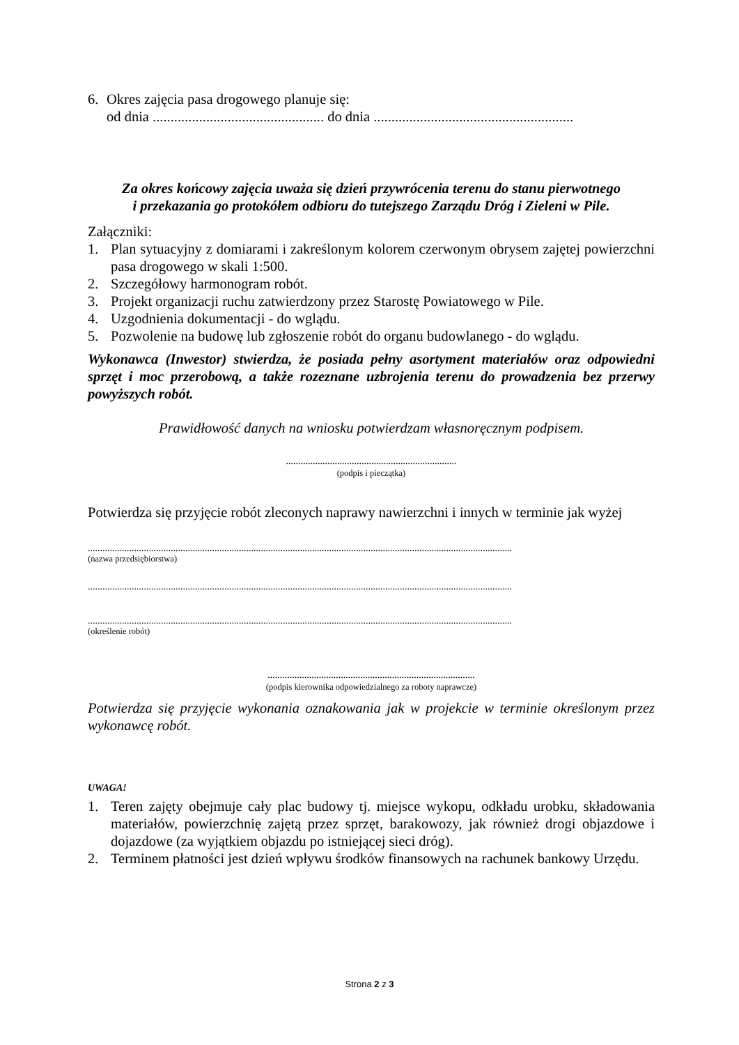6. Okres zajęcia pasa drogowego planuje się:
od dnia ................................................ do dnia ........................................................
Za okres końcowy zajęcia uważa się dzień przywrócenia terenu do stanu pierwotnego
i przekazania go protokółem odbioru do tutejszego Zarządu Dróg i Zieleni w Pile.
Załączniki:
1. Plan sytuacyjny z domiarami i zakreślonym kolorem czerwonym obrysem zajętej powierzchni pasa drogowego w skali 1:500.
2. Szczegółowy harmonogram robót.
3. Projekt organizacji ruchu zatwierdzony przez Starostę Powiatowego w Pile.
4. Uzgodnienia dokumentacji - do wglądu.
5. Pozwolenie na budowę lub zgłoszenie robót do organu budowlanego - do wglądu.
Wykonawca (Inwestor) stwierdza, że posiada pełny asortyment materiałów oraz odpowiedni sprzęt i moc przerobową, a także rozeznane uzbrojenia terenu do prowadzenia bez przerwy powyższych robót.
Prawidłowość danych na wniosku potwierdzam własnoręcznym podpisem.
......................................................................
(podpis i pieczątka)
Potwierdza się przyjęcie robót zleconych naprawy nawierzchni i innych w terminie jak wyżej
..............................................................................................................................................................................
(nazwa przedsiębiorstwa)
..............................................................................................................................................................................
..............................................................................................................................................................................
(określenie robót)
.....................................................................................
(podpis kierownika odpowiedzialnego za roboty naprawcze)
Potwierdza się przyjęcie wykonania oznakowania jak w projekcie w terminie określonym przez wykonawcę robót.
UWAGA!
1. Teren zajęty obejmuje cały plac budowy tj. miejsce wykopu, odkładu urobku, składowania materiałów, powierzchnię zajętą przez sprzęt, barakowozy, jak również drogi objazdowe i dojazdowe (za wyjątkiem objazdu po istniejącej sieci dróg).
2. Terminem płatności jest dzień wpływu środków finansowych na rachunek bankowy Urzędu.
Strona 2 z 3